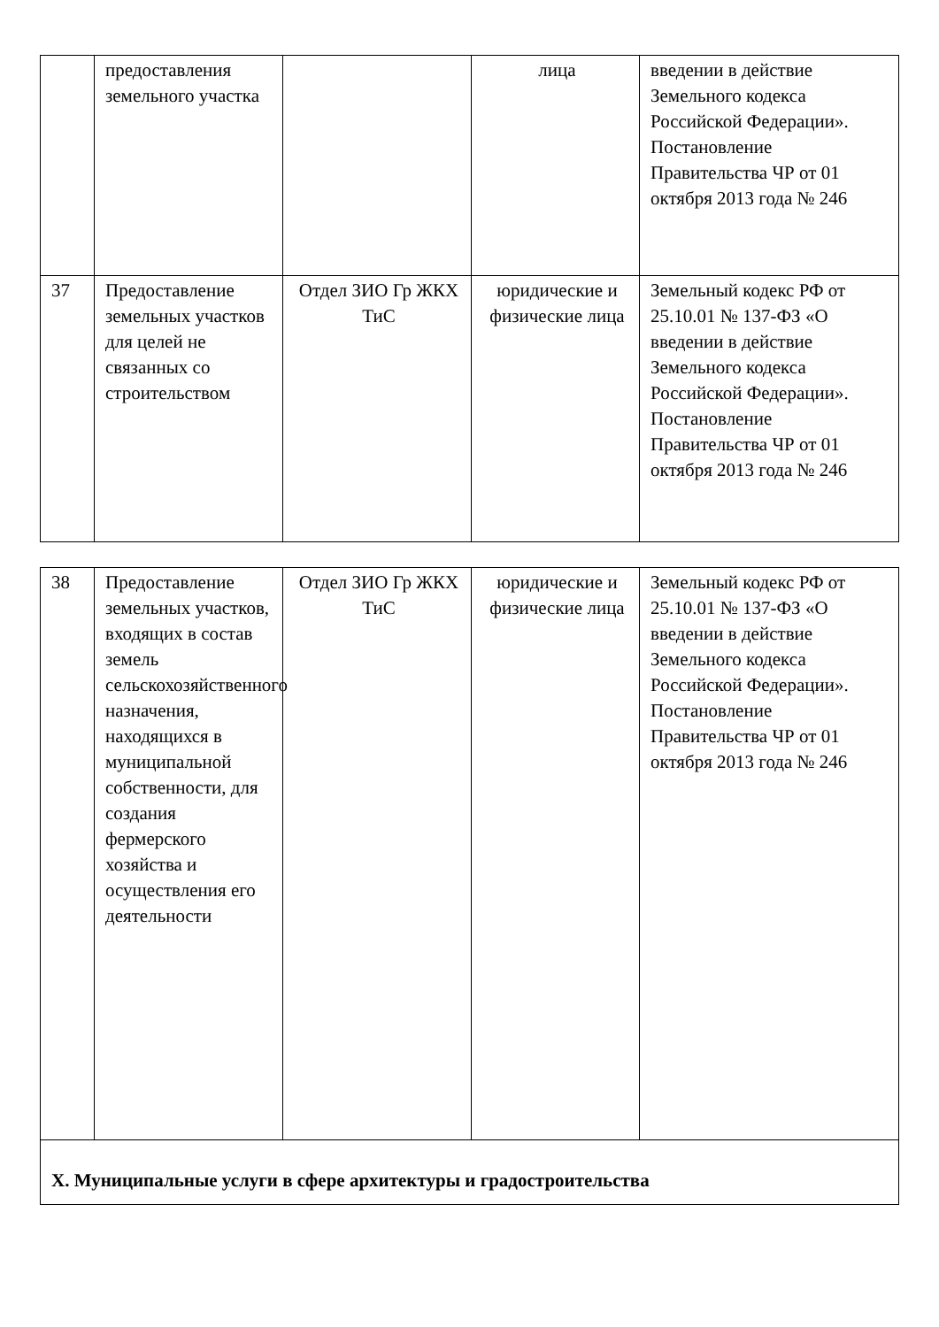| | предоставления земельного участка | | лица | введении в действие Земельного кодекса Российской Федерации». Постановление Правительства ЧР от 01 октября 2013 года № 246 |
| 37 | Предоставление земельных участков для целей не связанных со строительством | Отдел ЗИО Гр ЖКХ ТиС | юридические и физические лица | Земельный кодекс РФ от 25.10.01 № 137-ФЗ «О введении в действие Земельного кодекса Российской Федерации». Постановление Правительства ЧР от 01 октября 2013 года № 246 |
| 38 | Предоставление земельных участков, входящих в состав земель сельскохозяйственного назначения, находящихся в муниципальной собственности, для создания фермерского хозяйства и осуществления его деятельности | Отдел ЗИО Гр ЖКХ ТиС | юридические и физические лица | Земельный кодекс РФ от 25.10.01 № 137-ФЗ «О введении в действие Земельного кодекса Российской Федерации». Постановление Правительства ЧР от 01 октября 2013 года № 246 |
| X. Муниципальные услуги в сфере архитектуры и градостроительства | | | | |